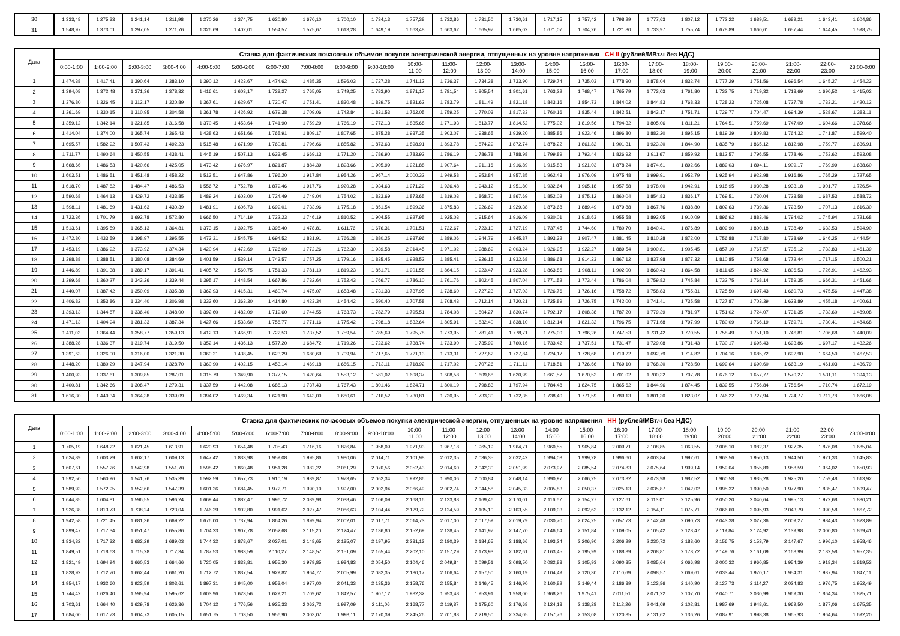| 30 | 1 333,48 | 1 275,33 | 1 241,14 | 1 211,98 | 1 270,26 | 1 374,75 | 1 620,80 | 1 670,10 | 1 700,10 | 1 734,13 | 1 757,38 | 1 732,86 | 1 731,50 | 1 730,61 | 1 717,15 | 1 757,42 | 1 798,29 | 1 777,63 | 1 807,12 | 1 772,22 | 1 689,51 | 1 689,21 | 1 643,41 | 1 604,86 |
| 31 | 1 548,97 | 1 373,01 | 1 297,05 | 1 271,76 | 1 326,69 | 1 402,01 | 1 554,57 | 1 575,67 | 1 613,28 | 1 649,19 | 1 663,48 | 1 663,62 | 1 665,97 | 1 665,02 | 1 671,07 | 1 704,26 | 1 721,80 | 1 733,97 | 1 755,74 | 1 678,89 | 1 660,61 | 1 657,44 | 1 644,45 | 1 598,75 |
| Дата | Ставка для фактических почасовых объемов покупки электрической энергии, отпущенных на уровне напряжения СН II (рублей/МВт.ч без НДС) | | | | | | | | | | | | | | | | | | | | | | | |
| --- | --- | --- | --- | --- | --- | --- | --- | --- | --- | --- | --- | --- | --- | --- | --- | --- | --- | --- | --- | --- | --- | --- | --- | --- |
| | 0:00-1:00 | 1:00-2:00 | 2:00-3:00 | 3:00-4:00 | 4:00-5:00 | 5:00-6:00 | 6:00-7:00 | 7:00-8:00 | 8:00-9:00 | 9:00-10:00 | 10:00- 11:00 | 11:00- 12:00 | 12:00- 13:00 | 13:00- 14:00 | 14:00- 15:00 | 15:00- 16:00 | 16:00- 17:00 | 17:00- 18:00 | 18:00- 19:00 | 19:00- 20:00 | 20:00- 21:00 | 21:00- 22:00 | 22:00- 23:00 | 23:00-0:00 |
| 1 | 1 474,38 | 1 417,41 | 1 390,64 | 1 383,10 | 1 390,12 | 1 423,67 | 1 474,62 | 1 485,35 | 1 596,03 | 1 727,28 | 1 741,12 | 1 736,37 | 1 734,38 | 1 733,90 | 1 729,74 | 1 735,03 | 1 778,90 | 1 878,04 | 1 832,74 | 1 777,29 | 1 751,56 | 1 696,54 | 1 645,27 | 1 454,23 |
| 2 | 1 394,08 | 1 372,48 | 1 371,36 | 1 378,32 | 1 416,61 | 1 603,17 | 1 728,27 | 1 765,05 | 1 749,25 | 1 783,90 | 1 871,17 | 1 781,54 | 1 805,54 | 1 801,61 | 1 763,22 | 1 768,47 | 1 765,79 | 1 773,03 | 1 761,80 | 1 732,75 | 1 719,32 | 1 713,69 | 1 690,52 | 1 415,02 |
| 3 | 1 376,80 | 1 326,45 | 1 312,17 | 1 320,89 | 1 367,61 | 1 629,67 | 1 720,47 | 1 751,41 | 1 830,48 | 1 839,75 | 1 821,62 | 1 783,79 | 1 811,49 | 1 821,18 | 1 843,16 | 1 854,73 | 1 844,02 | 1 844,83 | 1 768,33 | 1 728,23 | 1 725,08 | 1 727,78 | 1 733,21 | 1 420,12 |
| 4 | 1 361,69 | 1 330,15 | 1 310,95 | 1 304,58 | 1 361,78 | 1 426,92 | 1 679,38 | 1 709,06 | 1 742,84 | 1 831,53 | 1 762,05 | 1 759,25 | 1 770,03 | 1 817,33 | 1 760,16 | 1 835,44 | 1 842,51 | 1 843,17 | 1 751,71 | 1 729,77 | 1 704,47 | 1 694,39 | 1 528,67 | 1 383,11 |
| 5 | 1 359,12 | 1 342,14 | 1 321,85 | 1 316,58 | 1 370,45 | 1 453,64 | 1 741,90 | 1 759,29 | 1 766,19 | 1 772,13 | 1 835,68 | 1 771,93 | 1 813,77 | 1 814,52 | 1 775,02 | 1 819,56 | 1 794,32 | 1 805,06 | 1 811,21 | 1 764,51 | 1 759,69 | 1 747,09 | 1 604,66 | 1 378,66 |
| 6 | 1 414,04 | 1 374,00 | 1 365,74 | 1 365,43 | 1 438,63 | 1 651,66 | 1 765,91 | 1 809,17 | 1 807,65 | 1 875,28 | 1 937,35 | 1 903,07 | 1 938,65 | 1 939,20 | 1 885,86 | 1 923,46 | 1 896,80 | 1 882,20 | 1 895,15 | 1 819,39 | 1 809,83 | 1 764,32 | 1 741,87 | 1 599,40 |
| 7 | 1 695,57 | 1 582,92 | 1 507,43 | 1 492,23 | 1 515,48 | 1 671,99 | 1 760,81 | 1 796,66 | 1 855,82 | 1 873,63 | 1 898,91 | 1 893,78 | 1 874,29 | 1 872,74 | 1 878,22 | 1 861,82 | 1 901,31 | 1 923,30 | 1 844,90 | 1 835,79 | 1 865,12 | 1 812,98 | 1 759,77 | 1 636,91 |
| 8 | 1 711,77 | 1 490,64 | 1 450,55 | 1 438,41 | 1 445,19 | 1 507,13 | 1 633,45 | 1 669,13 | 1 771,20 | 1 786,90 | 1 783,92 | 1 786,19 | 1 786,78 | 1 788,98 | 1 799,89 | 1 793,44 | 1 826,92 | 1 911,67 | 1 859,92 | 1 812,57 | 1 796,55 | 1 778,46 | 1 753,62 | 1 593,08 |
| 9 | 1 668,66 | 1 486,53 | 1 420,66 | 1 425,05 | 1 473,42 | 1 676,97 | 1 821,87 | 1 884,39 | 1 893,66 | 1 905,99 | 1 921,88 | 1 907,64 | 1 911,16 | 1 916,89 | 1 915,83 | 1 921,03 | 1 878,24 | 1 874,61 | 1 892,66 | 1 889,03 | 1 894,11 | 1 909,17 | 1 769,99 | 1 638,60 |
| 10 | 1 603,51 | 1 486,51 | 1 451,48 | 1 458,22 | 1 513,51 | 1 647,86 | 1 796,20 | 1 917,84 | 1 954,26 | 1 967,14 | 2 000,32 | 1 949,58 | 1 953,84 | 1 957,85 | 1 962,43 | 1 976,09 | 1 975,48 | 1 999,91 | 1 952,79 | 1 925,94 | 1 922,98 | 1 916,86 | 1 765,29 | 1 727,65 |
| 11 | 1 618,70 | 1 487,82 | 1 484,47 | 1 486,53 | 1 556,72 | 1 752,78 | 1 879,46 | 1 917,76 | 1 920,28 | 1 934,63 | 1 971,29 | 1 926,48 | 1 943,12 | 1 951,80 | 1 932,64 | 1 965,18 | 1 957,58 | 1 978,00 | 1 942,91 | 1 918,95 | 1 930,28 | 1 933,18 | 1 901,77 | 1 726,54 |
| 12 | 1 590,68 | 1 464,13 | 1 429,72 | 1 433,85 | 1 489,24 | 1 603,00 | 1 724,49 | 1 749,04 | 1 754,02 | 1 823,69 | 1 873,65 | 1 819,03 | 1 868,70 | 1 867,69 | 1 852,02 | 1 875,12 | 1 860,04 | 1 854,83 | 1 836,17 | 1 769,51 | 1 730,04 | 1 723,58 | 1 687,53 | 1 588,72 |
| 13 | 1 598,11 | 1 481,89 | 1 431,63 | 1 430,39 | 1 481,91 | 1 606,73 | 1 699,01 | 1 733,96 | 1 775,18 | 1 851,54 | 1 899,36 | 1 875,83 | 1 926,69 | 1 929,38 | 1 873,68 | 1 889,49 | 1 879,88 | 1 867,76 | 1 838,80 | 1 802,63 | 1 739,36 | 1 723,50 | 1 707,13 | 1 616,30 |
| 14 | 1 723,36 | 1 701,79 | 1 692,78 | 1 572,80 | 1 666,50 | 1 714,19 | 1 722,23 | 1 746,19 | 1 810,52 | 1 904,55 | 1 927,95 | 1 925,03 | 1 915,64 | 1 916,09 | 1 930,01 | 1 918,63 | 1 955,58 | 1 893,05 | 1 910,09 | 1 896,92 | 1 883,46 | 1 794,02 | 1 745,94 | 1 721,68 |
| 15 | 1 513,61 | 1 395,59 | 1 365,13 | 1 364,81 | 1 373,15 | 1 392,75 | 1 398,40 | 1 478,81 | 1 611,76 | 1 676,31 | 1 701,51 | 1 722,67 | 1 723,10 | 1 727,19 | 1 737,45 | 1 744,60 | 1 780,70 | 1 840,41 | 1 876,89 | 1 809,90 | 1 800,18 | 1 738,49 | 1 633,53 | 1 594,90 |
| 16 | 1 472,80 | 1 433,59 | 1 398,97 | 1 395,55 | 1 473,31 | 1 545,75 | 1 694,52 | 1 831,91 | 1 766,28 | 1 880,25 | 1 937,96 | 1 889,06 | 1 944,79 | 1 945,87 | 1 893,32 | 1 907,47 | 1 881,45 | 1 810,28 | 1 872,00 | 1 756,88 | 1 717,80 | 1 738,69 | 1 646,25 | 1 444,54 |
| 17 | 1 453,19 | 1 386,92 | 1 373,92 | 1 374,34 | 1 420,94 | 1 472,69 | 1 726,09 | 1 772,26 | 1 762,30 | 1 939,58 | 2 014,45 | 1 971,02 | 1 988,69 | 2 003,24 | 1 926,95 | 1 922,27 | 1 889,54 | 1 900,81 | 1 905,45 | 1 857,10 | 1 767,57 | 1 735,12 | 1 733,83 | 1 461,39 |
| 18 | 1 398,88 | 1 388,51 | 1 380,08 | 1 384,69 | 1 401,59 | 1 539,14 | 1 743,57 | 1 757,25 | 1 779,16 | 1 835,45 | 1 928,52 | 1 885,41 | 1 926,15 | 1 932,68 | 1 886,68 | 1 914,23 | 1 867,12 | 1 837,98 | 1 877,32 | 1 810,85 | 1 758,68 | 1 772,44 | 1 717,15 | 1 500,21 |
| 19 | 1 446,89 | 1 391,38 | 1 389,17 | 1 391,41 | 1 405,72 | 1 560,75 | 1 751,33 | 1 781,10 | 1 819,23 | 1 851,71 | 1 901,58 | 1 864,15 | 1 923,47 | 1 923,28 | 1 863,86 | 1 908,11 | 1 902,00 | 1 860,43 | 1 864,58 | 1 811,65 | 1 824,92 | 1 806,53 | 1 726,91 | 1 462,93 |
| 20 | 1 399,68 | 1 360,27 | 1 343,26 | 1 339,44 | 1 395,17 | 1 448,54 | 1 667,86 | 1 732,64 | 1 752,43 | 1 766,77 | 1 786,10 | 1 761,76 | 1 802,45 | 1 807,04 | 1 771,52 | 1 773,44 | 1 786,04 | 1 759,82 | 1 745,84 | 1 732,75 | 1 768,14 | 1 759,35 | 1 666,31 | 1 451,66 |
| 21 | 1 440,07 | 1 387,42 | 1 350,09 | 1 335,38 | 1 362,93 | 1 415,31 | 1 460,74 | 1 475,07 | 1 653,48 | 1 731,33 | 1 737,95 | 1 728,60 | 1 727,23 | 1 727,03 | 1 726,76 | 1 726,16 | 1 758,72 | 1 758,83 | 1 755,31 | 1 725,50 | 1 697,43 | 1 660,73 | 1 475,56 | 1 447,38 |
| 22 | 1 406,82 | 1 353,86 | 1 334,40 | 1 306,98 | 1 333,60 | 1 363,30 | 1 414,80 | 1 423,34 | 1 454,42 | 1 590,40 | 1 707,58 | 1 708,43 | 1 712,14 | 1 720,21 | 1 725,89 | 1 726,75 | 1 742,00 | 1 741,41 | 1 735,58 | 1 727,87 | 1 703,39 | 1 623,89 | 1 455,18 | 1 400,61 |
| 23 | 1 393,13 | 1 344,87 | 1 336,40 | 1 348,00 | 1 392,60 | 1 482,09 | 1 719,60 | 1 744,55 | 1 763,73 | 1 782,79 | 1 795,51 | 1 784,08 | 1 804,27 | 1 830,74 | 1 792,17 | 1 808,38 | 1 787,20 | 1 779,39 | 1 781,97 | 1 751,02 | 1 724,07 | 1 731,35 | 1 733,60 | 1 489,08 |
| 24 | 1 471,13 | 1 404,94 | 1 381,33 | 1 387,34 | 1 427,66 | 1 533,60 | 1 758,77 | 1 771,16 | 1 775,42 | 1 798,18 | 1 832,64 | 1 805,91 | 1 832,40 | 1 838,10 | 1 812,14 | 1 821,32 | 1 796,75 | 1 771,68 | 1 797,99 | 1 780,09 | 1 766,19 | 1 769,71 | 1 730,41 | 1 484,68 |
| 25 | 1 411,03 | 1 364,44 | 1 358,77 | 1 359,13 | 1 412,13 | 1 466,91 | 1 722,53 | 1 737,52 | 1 759,54 | 1 785,69 | 1 795,78 | 1 773,95 | 1 781,41 | 1 778,71 | 1 775,00 | 1 796,26 | 1 747,53 | 1 731,42 | 1 770,55 | 1 758,49 | 1 751,10 | 1 746,81 | 1 706,68 | 1 440,09 |
| 26 | 1 388,28 | 1 336,37 | 1 319,74 | 1 319,50 | 1 352,14 | 1 436,13 | 1 577,20 | 1 684,72 | 1 719,26 | 1 723,62 | 1 738,74 | 1 723,90 | 1 735,99 | 1 760,16 | 1 733,42 | 1 737,51 | 1 731,47 | 1 729,08 | 1 731,43 | 1 730,17 | 1 695,43 | 1 693,86 | 1 697,17 | 1 432,26 |
| 27 | 1 391,63 | 1 326,00 | 1 316,00 | 1 321,30 | 1 360,21 | 1 438,45 | 1 623,29 | 1 680,69 | 1 709,94 | 1 717,65 | 1 721,13 | 1 713,31 | 1 727,62 | 1 727,84 | 1 724,17 | 1 728,68 | 1 719,22 | 1 692,79 | 1 714,82 | 1 704,16 | 1 685,72 | 1 692,90 | 1 664,50 | 1 467,53 |
| 28 | 1 448,20 | 1 380,29 | 1 347,94 | 1 328,70 | 1 360,90 | 1 402,15 | 1 453,14 | 1 469,18 | 1 686,15 | 1 713,11 | 1 718,92 | 1 717,02 | 1 707,26 | 1 711,11 | 1 718,51 | 1 726,66 | 1 769,10 | 1 768,30 | 1 728,50 | 1 699,64 | 1 690,60 | 1 663,19 | 1 461,03 | 1 436,79 |
| 29 | 1 400,93 | 1 337,61 | 1 309,85 | 1 287,01 | 1 315,79 | 1 349,90 | 1 377,15 | 1 420,64 | 1 553,12 | 1 581,02 | 1 608,37 | 1 608,58 | 1 609,68 | 1 620,99 | 1 661,57 | 1 670,53 | 1 701,02 | 1 700,32 | 1 707,78 | 1 676,12 | 1 657,77 | 1 570,27 | 1 531,11 | 1 394,13 |
| 30 | 1 400,81 | 1 342,66 | 1 308,47 | 1 279,31 | 1 337,59 | 1 442,08 | 1 688,13 | 1 737,43 | 1 767,43 | 1 801,46 | 1 824,71 | 1 800,19 | 1 798,83 | 1 797,94 | 1 784,48 | 1 824,75 | 1 865,62 | 1 844,96 | 1 874,45 | 1 839,55 | 1 756,84 | 1 756,54 | 1 710,74 | 1 672,19 |
| 31 | 1 616,30 | 1 440,34 | 1 364,38 | 1 339,09 | 1 394,02 | 1 469,34 | 1 621,90 | 1 643,00 | 1 680,61 | 1 716,52 | 1 730,81 | 1 730,95 | 1 733,30 | 1 732,35 | 1 738,40 | 1 771,59 | 1 789,13 | 1 801,30 | 1 823,07 | 1 746,22 | 1 727,94 | 1 724,77 | 1 711,78 | 1 666,08 |
| Дата | Ставка для фактических почасовых объемов покупки электрической энергии, отпущенных на уровне напряжения НН (рублей/МВт.ч без НДС) | | | | | | | | | | | | | | | | | | | | | | | |
| --- | --- | --- | --- | --- | --- | --- | --- | --- | --- | --- | --- | --- | --- | --- | --- | --- | --- | --- | --- | --- | --- | --- | --- | --- |
| | 0:00-1:00 | 1:00-2:00 | 2:00-3:00 | 3:00-4:00 | 4:00-5:00 | 5:00-6:00 | 6:00-7:00 | 7:00-8:00 | 8:00-9:00 | 9:00-10:00 | 10:00- 11:00 | 11:00- 12:00 | 12:00- 13:00 | 13:00- 14:00 | 14:00- 15:00 | 15:00- 16:00 | 16:00- 17:00 | 17:00- 18:00 | 18:00- 19:00 | 19:00- 20:00 | 20:00- 21:00 | 21:00- 22:00 | 22:00- 23:00 | 23:00-0:00 |
| 1 | 1 705,19 | 1 648,22 | 1 621,45 | 1 613,91 | 1 620,93 | 1 654,48 | 1 705,43 | 1 716,16 | 1 826,84 | 1 958,09 | 1 971,93 | 1 967,18 | 1 965,19 | 1 964,71 | 1 960,55 | 1 965,84 | 2 009,71 | 2 108,85 | 2 063,55 | 2 008,10 | 1 982,37 | 1 927,35 | 1 876,08 | 1 685,04 |
| 2 | 1 624,89 | 1 603,29 | 1 602,17 | 1 609,13 | 1 647,42 | 1 833,98 | 1 959,08 | 1 995,86 | 1 980,06 | 2 014,71 | 2 101,98 | 2 012,35 | 2 036,35 | 2 032,42 | 1 994,03 | 1 999,28 | 1 996,60 | 2 003,84 | 1 992,61 | 1 963,56 | 1 950,13 | 1 944,50 | 1 921,33 | 1 645,83 |
| 3 | 1 607,61 | 1 557,26 | 1 542,98 | 1 551,70 | 1 598,42 | 1 860,48 | 1 951,28 | 1 982,22 | 2 061,29 | 2 070,56 | 2 052,43 | 2 014,60 | 2 042,30 | 2 051,99 | 2 073,97 | 2 085,54 | 2 074,83 | 2 075,64 | 1 999,14 | 1 959,04 | 1 955,89 | 1 958,59 | 1 964,02 | 1 650,93 |
| 4 | 1 592,50 | 1 560,96 | 1 541,76 | 1 535,39 | 1 592,59 | 1 657,73 | 1 910,19 | 1 939,87 | 1 973,65 | 2 062,34 | 1 992,86 | 1 990,06 | 2 000,84 | 2 048,14 | 1 990,97 | 2 066,25 | 2 073,32 | 2 073,98 | 1 982,52 | 1 960,58 | 1 935,28 | 1 925,20 | 1 759,48 | 1 613,92 |
| 5 | 1 589,93 | 1 572,95 | 1 552,66 | 1 547,39 | 1 601,26 | 1 684,45 | 1 972,71 | 1 990,10 | 1 997,00 | 2 002,94 | 2 066,49 | 2 002,74 | 2 044,58 | 2 045,33 | 2 005,83 | 2 050,37 | 2 025,13 | 2 035,87 | 2 042,02 | 1 995,32 | 1 990,50 | 1 977,90 | 1 835,47 | 1 609,47 |
| 6 | 1 644,85 | 1 604,81 | 1 596,55 | 1 596,24 | 1 669,44 | 1 882,47 | 1 996,72 | 2 039,98 | 2 038,46 | 2 106,09 | 2 168,16 | 2 133,88 | 2 169,46 | 2 170,01 | 2 116,67 | 2 154,27 | 2 127,61 | 2 113,01 | 2 125,96 | 2 050,20 | 2 040,64 | 1 995,13 | 1 972,68 | 1 830,21 |
| 7 | 1 926,38 | 1 813,73 | 1 738,24 | 1 723,04 | 1 746,29 | 1 902,80 | 1 991,62 | 2 027,47 | 2 086,63 | 2 104,44 | 2 129,72 | 2 124,59 | 2 105,10 | 2 103,55 | 2 109,03 | 2 092,63 | 2 132,12 | 2 154,11 | 2 075,71 | 2 066,60 | 2 095,93 | 2 043,79 | 1 990,58 | 1 867,72 |
| 8 | 1 942,58 | 1 721,45 | 1 681,36 | 1 669,22 | 1 676,00 | 1 737,94 | 1 864,26 | 1 899,94 | 2 002,01 | 2 017,71 | 2 014,73 | 2 017,00 | 2 017,59 | 2 019,79 | 2 030,70 | 2 024,25 | 2 057,73 | 2 142,48 | 2 090,73 | 2 043,38 | 2 027,36 | 2 009,27 | 1 984,43 | 1 823,89 |
| 9 | 1 899,47 | 1 717,34 | 1 651,47 | 1 655,86 | 1 704,23 | 1 907,78 | 2 052,68 | 2 115,20 | 2 124,47 | 2 136,80 | 2 152,69 | 2 138,45 | 2 141,97 | 2 147,70 | 2 146,64 | 2 151,84 | 2 109,05 | 2 105,42 | 2 123,47 | 2 119,84 | 2 124,92 | 2 139,98 | 2 000,80 | 1 869,41 |
| 10 | 1 834,32 | 1 717,32 | 1 682,29 | 1 689,03 | 1 744,32 | 1 878,67 | 2 027,01 | 2 148,65 | 2 185,07 | 2 197,95 | 2 231,13 | 2 180,39 | 2 184,65 | 2 188,66 | 2 193,24 | 2 206,90 | 2 206,29 | 2 230,72 | 2 183,60 | 2 156,75 | 2 153,79 | 2 147,67 | 1 996,10 | 1 958,46 |
| 11 | 1 849,51 | 1 718,63 | 1 715,28 | 1 717,34 | 1 787,53 | 1 983,59 | 2 110,27 | 2 148,57 | 2 151,09 | 2 165,44 | 2 202,10 | 2 157,29 | 2 173,93 | 2 182,61 | 2 163,45 | 2 195,99 | 2 188,39 | 2 208,81 | 2 173,72 | 2 149,76 | 2 161,09 | 2 163,99 | 2 132,58 | 1 957,35 |
| 12 | 1 821,49 | 1 694,94 | 1 660,53 | 1 664,66 | 1 720,05 | 1 833,81 | 1 955,30 | 1 979,85 | 1 984,83 | 2 054,50 | 2 104,46 | 2 049,84 | 2 099,51 | 2 098,50 | 2 082,83 | 2 105,93 | 2 090,85 | 2 085,64 | 2 066,98 | 2 000,32 | 1 960,85 | 1 954,39 | 1 918,34 | 1 819,53 |
| 13 | 1 828,92 | 1 712,70 | 1 662,44 | 1 661,20 | 1 712,72 | 1 837,54 | 1 929,82 | 1 964,77 | 2 005,99 | 2 082,35 | 2 130,17 | 2 106,64 | 2 157,50 | 2 160,19 | 2 104,49 | 2 120,30 | 2 110,69 | 2 098,57 | 2 069,61 | 2 033,44 | 1 970,17 | 1 954,31 | 1 937,94 | 1 847,11 |
| 14 | 1 954,17 | 1 932,60 | 1 923,59 | 1 803,61 | 1 897,31 | 1 945,00 | 1 953,04 | 1 977,00 | 2 041,33 | 2 135,36 | 2 158,76 | 2 155,84 | 2 146,45 | 2 146,90 | 2 160,82 | 2 149,44 | 2 186,39 | 2 123,86 | 2 140,90 | 2 127,73 | 2 114,27 | 2 024,83 | 1 976,75 | 1 952,49 |
| 15 | 1 744,42 | 1 626,40 | 1 595,94 | 1 595,62 | 1 603,96 | 1 623,56 | 1 629,21 | 1 709,62 | 1 842,57 | 1 907,12 | 1 932,32 | 1 953,48 | 1 953,91 | 1 958,00 | 1 968,26 | 1 975,41 | 2 011,51 | 2 071,22 | 2 107,70 | 2 040,71 | 2 030,99 | 1 969,30 | 1 864,34 | 1 825,71 |
| 16 | 1 703,61 | 1 664,40 | 1 629,78 | 1 626,36 | 1 704,12 | 1 776,56 | 1 925,33 | 2 062,72 | 1 997,09 | 2 111,06 | 2 168,77 | 2 119,87 | 2 175,60 | 2 176,68 | 2 124,13 | 2 138,28 | 2 112,26 | 2 041,09 | 2 102,81 | 1 987,69 | 1 948,61 | 1 969,50 | 1 877,06 | 1 675,35 |
| 17 | 1 684,00 | 1 617,73 | 1 604,73 | 1 605,15 | 1 651,75 | 1 703,50 | 1 956,90 | 2 003,07 | 1 993,11 | 2 170,39 | 2 245,26 | 2 201,83 | 2 219,50 | 2 234,05 | 2 157,76 | 2 153,08 | 2 120,35 | 2 131,62 | 2 136,26 | 2 087,91 | 1 998,38 | 1 965,93 | 1 964,64 | 1 692,20 |